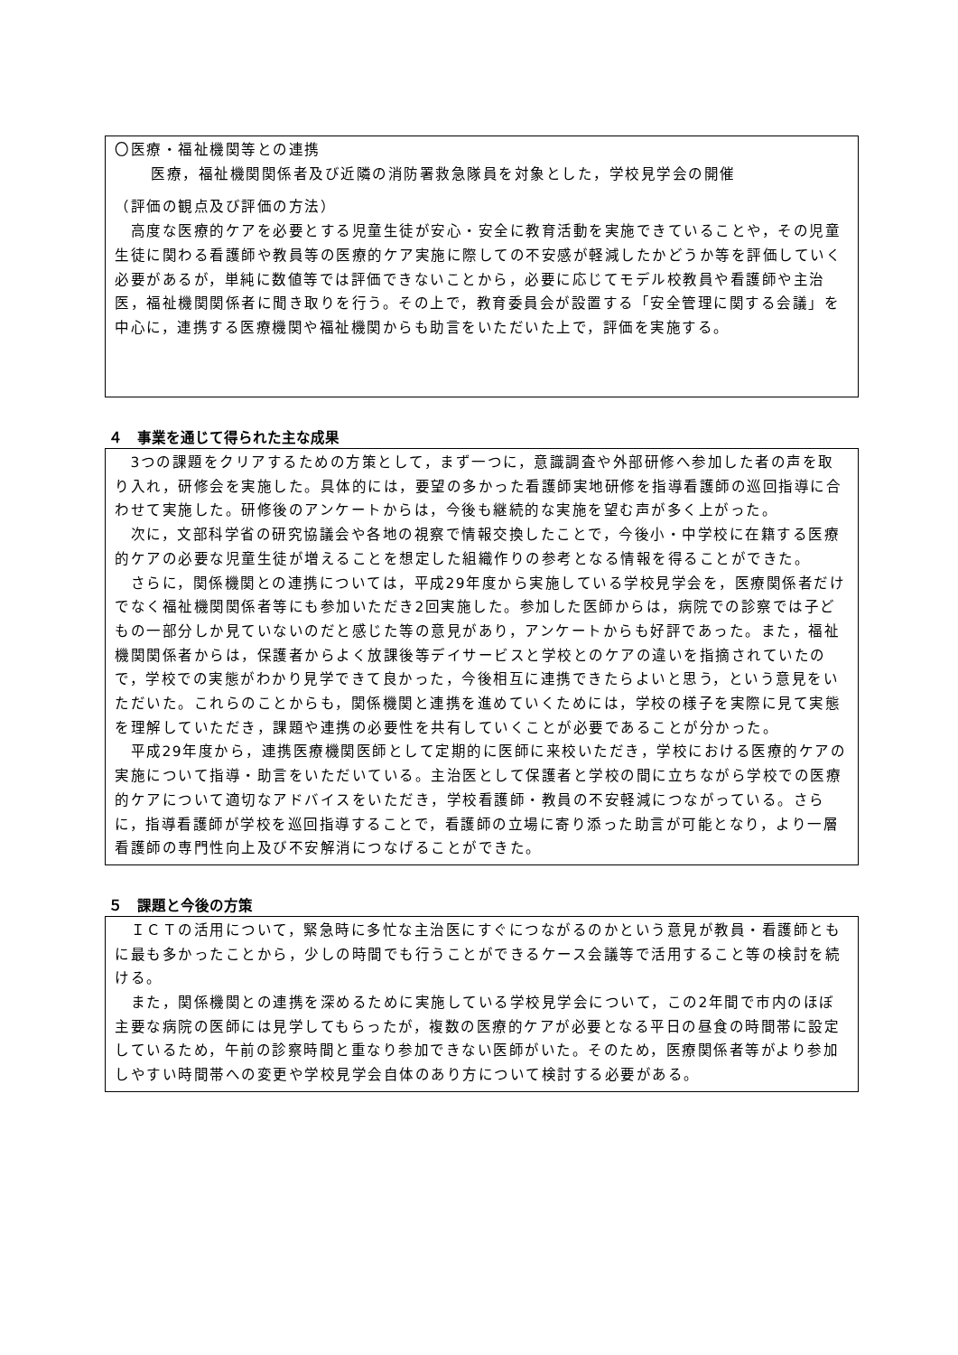〇医療・福祉機関等との連携
医療，福祉機関関係者及び近隣の消防署救急隊員を対象とした，学校見学会の開催
（評価の観点及び評価の方法）
　高度な医療的ケアを必要とする児童生徒が安心・安全に教育活動を実施できていることや，その児童生徒に関わる看護師や教員等の医療的ケア実施に際しての不安感が軽減したかどうか等を評価していく必要があるが，単純に数値等では評価できないことから，必要に応じてモデル校教員や看護師や主治医，福祉機関関係者に聞き取りを行う。その上で，教育委員会が設置する「安全管理に関する会議」を中心に，連携する医療機関や福祉機関からも助言をいただいた上で，評価を実施する。
４　事業を通じて得られた主な成果
　3つの課題をクリアするための方策として，まず一つに，意識調査や外部研修へ参加した者の声を取り入れ，研修会を実施した。具体的には，要望の多かった看護師実地研修を指導看護師の巡回指導に合わせて実施した。研修後のアンケートからは，今後も継続的な実施を望む声が多く上がった。
　次に，文部科学省の研究協議会や各地の視察で情報交換したことで，今後小・中学校に在籍する医療的ケアの必要な児童生徒が増えることを想定した組織作りの参考となる情報を得ることができた。
　さらに，関係機関との連携については，平成29年度から実施している学校見学会を，医療関係者だけでなく福祉機関関係者等にも参加いただき2回実施した。参加した医師からは，病院での診察では子どもの一部分しか見ていないのだと感じた等の意見があり，アンケートからも好評であった。また，福祉機関関係者からは，保護者からよく放課後等デイサービスと学校とのケアの違いを指摘されていたので，学校での実態がわかり見学できて良かった，今後相互に連携できたらよいと思う，という意見をいただいた。これらのことからも，関係機関と連携を進めていくためには，学校の様子を実際に見て実態を理解していただき，課題や連携の必要性を共有していくことが必要であることが分かった。
　平成29年度から，連携医療機関医師として定期的に医師に来校いただき，学校における医療的ケアの実施について指導・助言をいただいている。主治医として保護者と学校の間に立ちながら学校での医療的ケアについて適切なアドバイスをいただき，学校看護師・教員の不安軽減につながっている。さらに，指導看護師が学校を巡回指導することで，看護師の立場に寄り添った助言が可能となり，より一層看護師の専門性向上及び不安解消につなげることができた。
５　課題と今後の方策
　ＩＣＴの活用について，緊急時に多忙な主治医にすぐにつながるのかという意見が教員・看護師ともに最も多かったことから，少しの時間でも行うことができるケース会議等で活用すること等の検討を続ける。
　また，関係機関との連携を深めるために実施している学校見学会について，この2年間で市内のほぼ主要な病院の医師には見学してもらったが，複数の医療的ケアが必要となる平日の昼食の時間帯に設定しているため，午前の診察時間と重なり参加できない医師がいた。そのため，医療関係者等がより参加しやすい時間帯への変更や学校見学会自体のあり方について検討する必要がある。